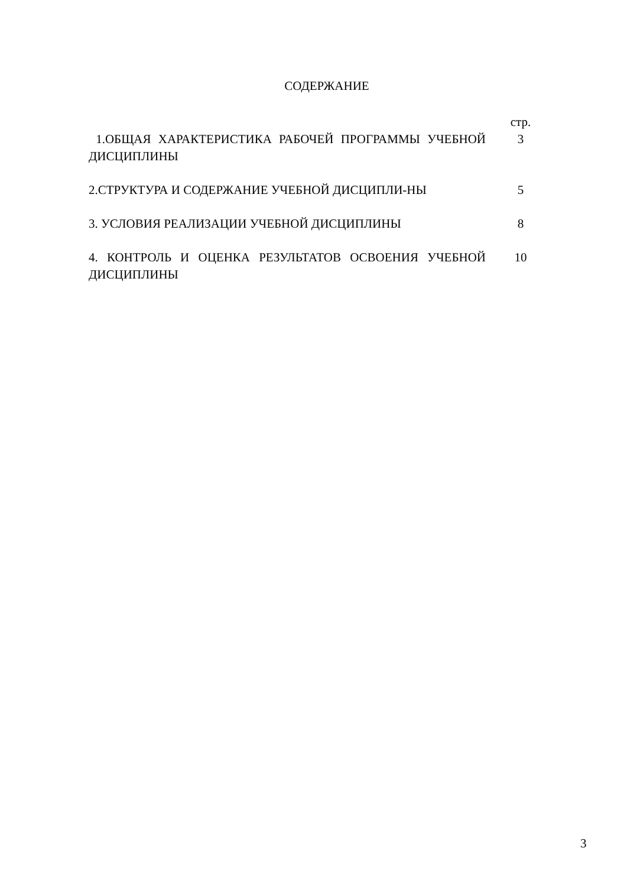СОДЕРЖАНИЕ
| | стр. |
| 1.ОБЩАЯ ХАРАКТЕРИСТИКА РАБОЧЕЙ ПРОГРАММЫ УЧЕБНОЙ ДИСЦИПЛИНЫ | 3 |
| 2.СТРУКТУРА И СОДЕРЖАНИЕ УЧЕБНОЙ ДИСЦИПЛИ-НЫ | 5 |
| 3. УСЛОВИЯ РЕАЛИЗАЦИИ УЧЕБНОЙ ДИСЦИПЛИНЫ | 8 |
| 4. КОНТРОЛЬ И ОЦЕНКА РЕЗУЛЬТАТОВ ОСВОЕНИЯ УЧЕБНОЙ ДИСЦИПЛИНЫ | 10 |
3